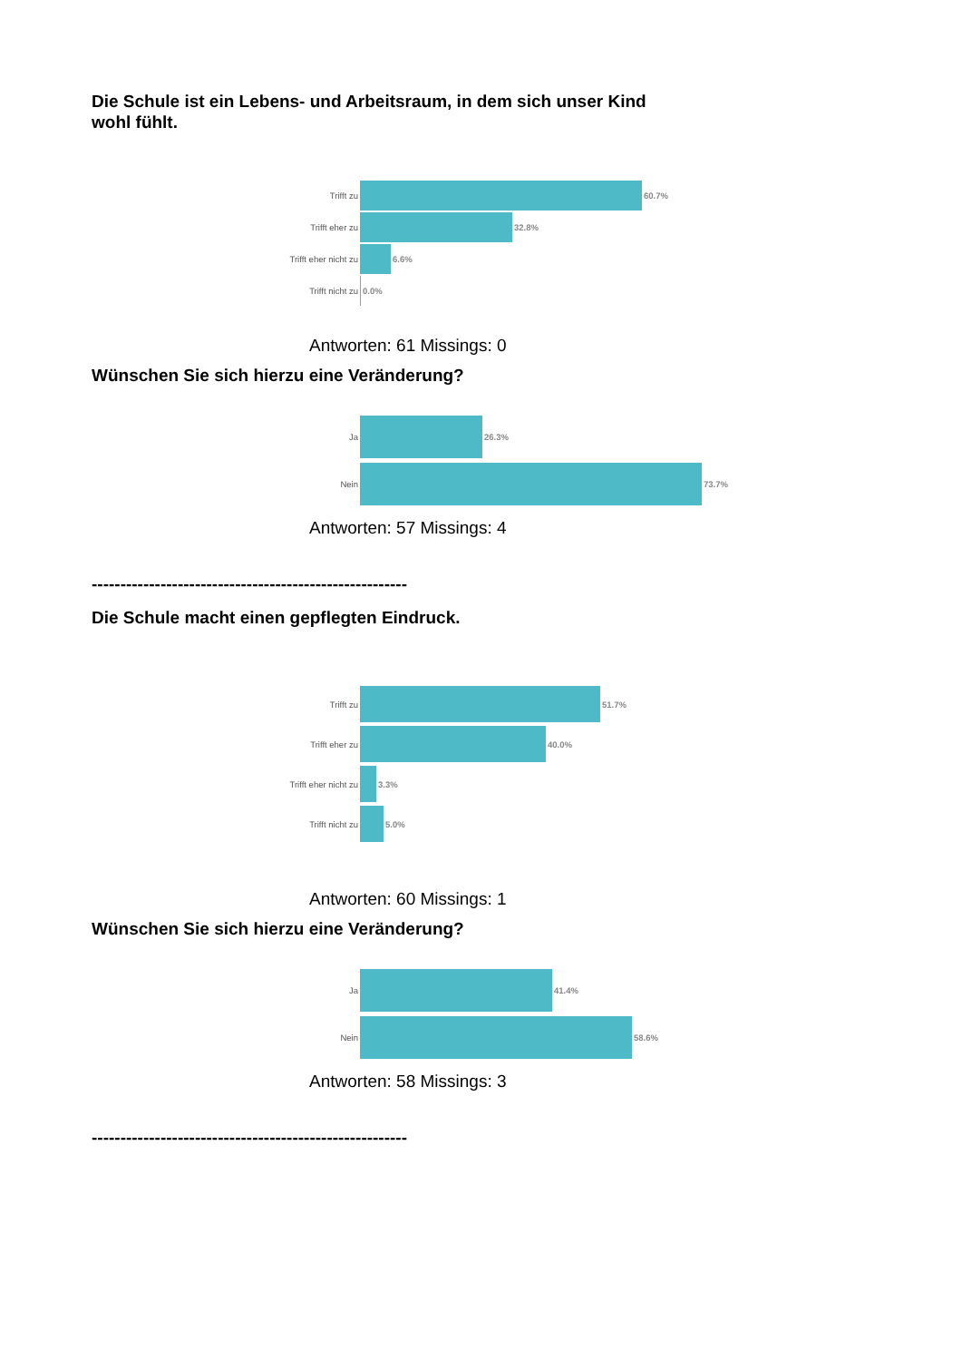Die Schule ist ein Lebens- und Arbeitsraum, in dem sich unser Kind
wohl fühlt.
Trifft zu 60.7%
Trifft eher zu
32.8%
Trifft eher nicht zu
6.6%
Trifft nicht zu
0.0%
Antworten: 61 Missings: 0
Wünschen Sie sich hierzu eine Veränderung?
Ja 26.3%
Nein 73.7%
Antworten: 57 Missings: 4
-------------------------------------------------------
Die Schule macht einen gepflegten Eindruck.
Trifft zu 51.7%
Trifft eher zu
40.0%
Trifft eher nicht zu
3.3%
Trifft nicht zu
5.0%
Antworten: 60 Missings: 1
Wünschen Sie sich hierzu eine Veränderung?
Ja 41.4%
Nein 58.6%
Antworten: 58 Missings: 3
-------------------------------------------------------